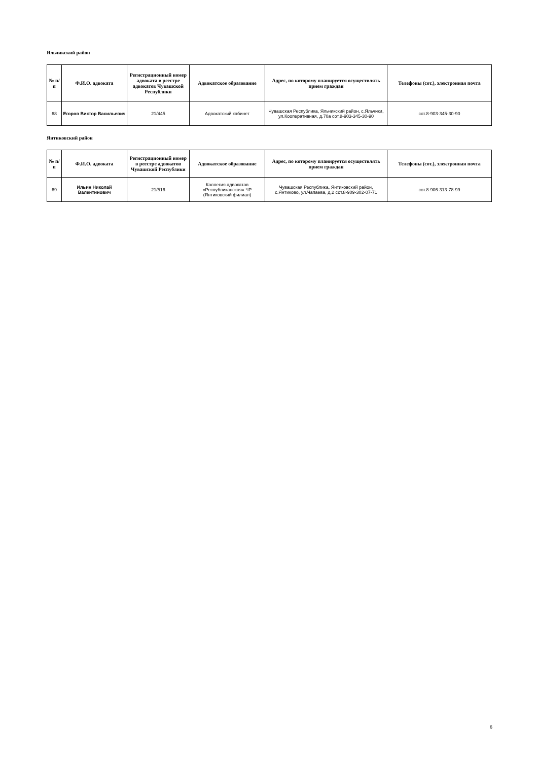Яльчикский район
| № п/п | Ф.И.О. адвоката | Регистрационный номер адвоката в реестре адвокатов Чувашской Республики | Адвокатское образование | Адрес, по которому планируется осуществлять прием граждан | Телефоны (сот.), электронная почта |
| --- | --- | --- | --- | --- | --- |
| 68 | Егоров Виктор Васильевич | 21/445 | Адвокатский кабинет | Чувашская Республика, Яльчикский район, с.Яльчики, ул.Кооперативная, д.70а сот.8-903-345-30-90 | сот.8-903-345-30-90 |
Янтиковский район
| № п/п | Ф.И.О. адвоката | Регистрационный номер в реестре адвокатов Чувашской Республики | Адвокатское образование | Адрес, по которому планируется осуществлять прием граждан | Телефоны (сот.), электронная почта |
| --- | --- | --- | --- | --- | --- |
| 69 | Ильин Николай Валентинович | 21/516 | Коллегия адвокатов «Республиканская» ЧР (Янтиковский филиал) | Чувашская Республика, Янтиковский район, с.Янтиково, ул.Чапаева, д.2 сот.8-909-302-07-71 | сот.8-906-313-78-99 |
6